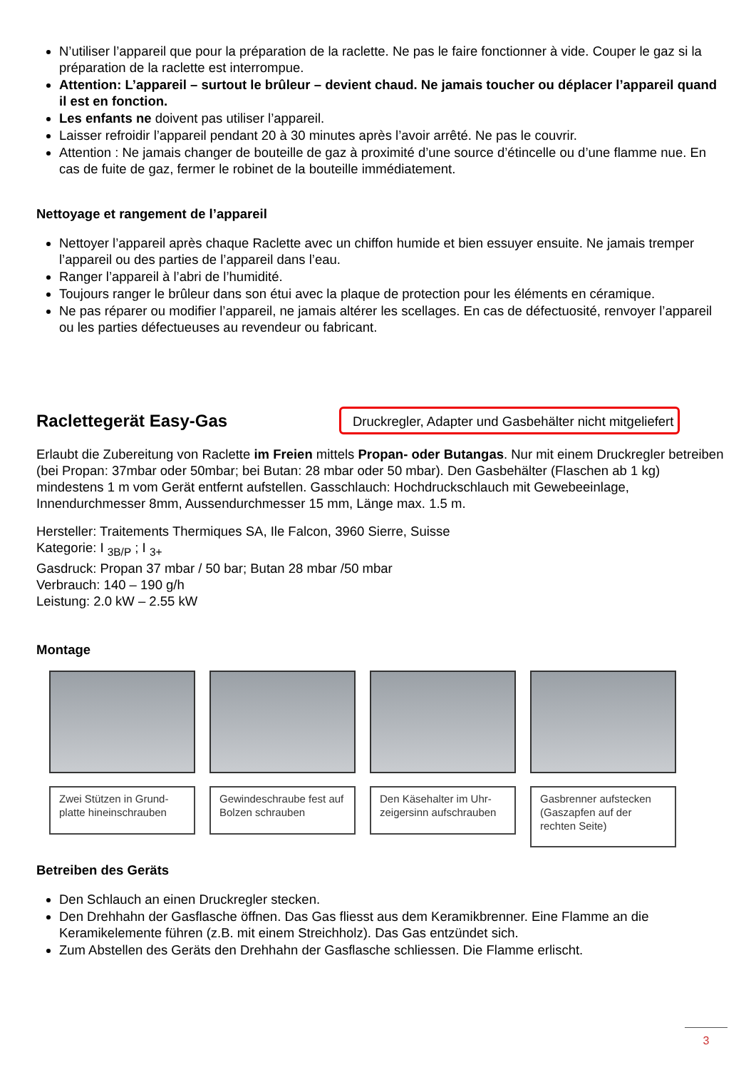N’utiliser l’appareil que pour la préparation de la raclette. Ne pas le faire fonctionner à vide. Couper le gaz si la préparation de la raclette est interrompue.
Attention: L’appareil – surtout le brûleur – devient chaud. Ne jamais toucher ou déplacer l’appareil quand il est en fonction.
Les enfants ne doivent pas utiliser l’appareil.
Laisser refroidir l’appareil pendant 20 à 30 minutes après l’avoir arrêté. Ne pas le couvrir.
Attention : Ne jamais changer de bouteille de gaz à proximité d’une source d’étincelle ou d’une flamme nue. En cas de fuite de gaz, fermer le robinet de la bouteille immédiatement.
Nettoyage et rangement de l’appareil
Nettoyer l’appareil après chaque Raclette avec un chiffon humide et bien essuyer ensuite. Ne jamais tremper l’appareil ou des parties de l’appareil dans l’eau.
Ranger l’appareil à l’abri de l’humidité.
Toujours ranger le brûleur dans son étui avec la plaque de protection pour les éléments en céramique.
Ne pas réparer ou modifier l’appareil, ne jamais altérer les scellages. En cas de défectuosité, renvoyer l’appareil ou les parties défectueuses au revendeur ou fabricant.
Raclettegerät Easy-Gas
Druckregler, Adapter und Gasbehälter nicht mitgeliefert
Erlaubt die Zubereitung von Raclette im Freien mittels Propan- oder Butangas. Nur mit einem Druckregler betreiben (bei Propan: 37mbar oder 50mbar; bei Butan: 28 mbar oder 50 mbar). Den Gasbehälter (Flaschen ab 1 kg) mindestens 1 m vom Gerät entfernt aufstellen. Gasschlauch: Hochdruckschlauch mit Gewebeeinlage, Innendurchmesser 8mm, Aussendurchmesser 15 mm, Länge max. 1.5 m.
Hersteller: Traitements Thermiques SA, Ile Falcon, 3960 Sierre, Suisse
Kategorie: I <sub>3B/P</sub> ; I <sub>3+</sub>
Gasdruck: Propan 37 mbar / 50 bar; Butan 28 mbar /50 mbar
Verbrauch: 140 – 190 g/h
Leistung: 2.0 kW – 2.55 kW
Montage
Zwei Stützen in Grund-platte hineinschrauben
Gewindeschraube fest auf Bolzen schrauben
Den Käsehalter im Uhr-zeigersinn aufschrauben
Gasbrenner aufstecken (Gaszapfen auf der rechten Seite)
Betreiben des Geräts
Den Schlauch an einen Druckregler stecken.
Den Drehhahn der Gasflasche öffnen. Das Gas fliesst aus dem Keramikbrenner. Eine Flamme an die Keramikelemente führen (z.B. mit einem Streichholz). Das Gas entzündet sich.
Zum Abstellen des Geräts den Drehhahn der Gasflasche schliessen. Die Flamme erlischt.
3